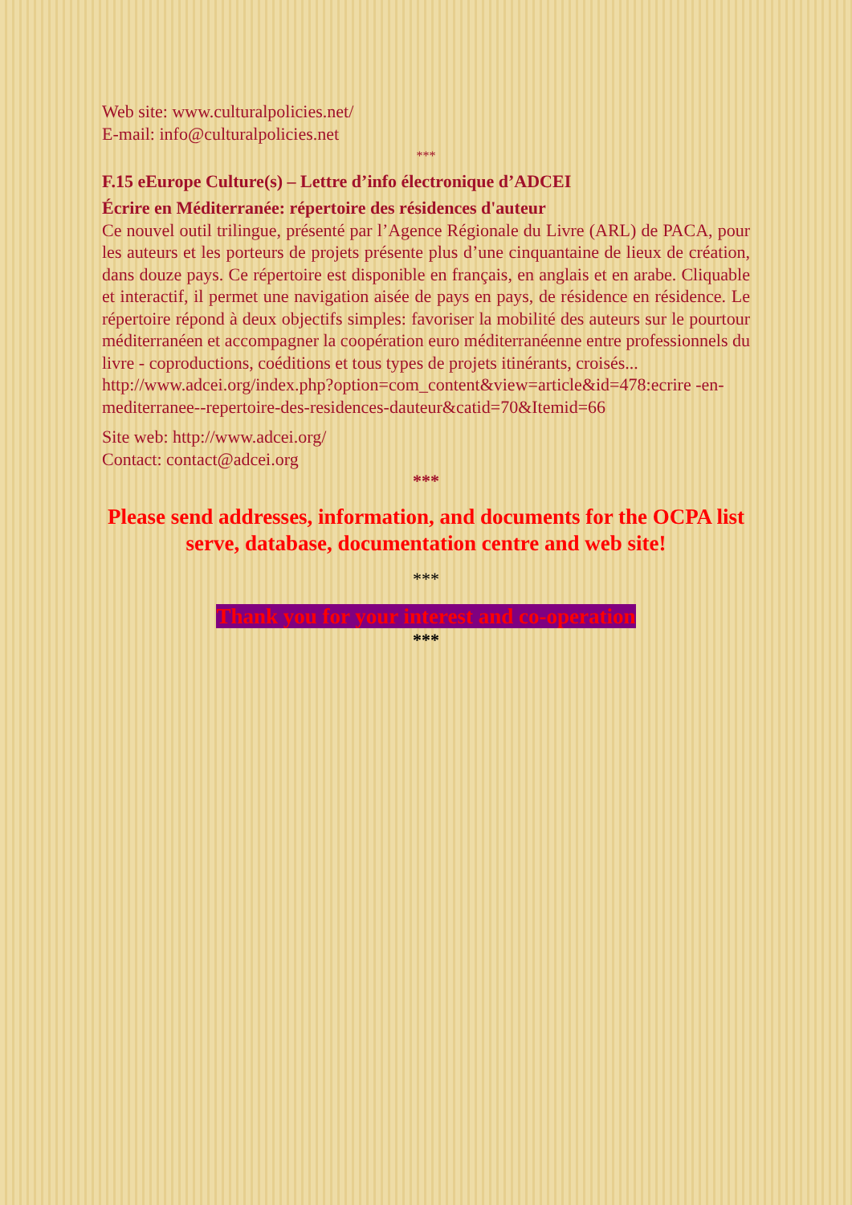Web site: www.culturalpolicies.net/
E-mail: info@culturalpolicies.net
***
F.15 eEurope Culture(s) – Lettre d’info électronique d’ADCEI
Écrire en Méditerranée: répertoire des résidences d'auteur
Ce nouvel outil trilingue, présenté par l’Agence Régionale du Livre (ARL) de PACA, pour les auteurs et les porteurs de projets présente plus d’une cinquantaine de lieux de création, dans douze pays. Ce répertoire est disponible en français, en anglais et en arabe. Cliquable et interactif, il permet une navigation aisée de pays en pays, de résidence en résidence. Le répertoire répond à deux objectifs simples: favoriser la mobilité des auteurs sur le pourtour méditerranéen et accompagner la coopération euro méditerranéenne entre professionnels du livre - coproductions, coéditions et tous types de projets itinérants, croisés...
http://www.adcei.org/index.php?option=com_content&view=article&id=478:ecrire -en-mediterranee--repertoire-des-residences-dauteur&catid=70&Itemid=66
Site web: http://www.adcei.org/
Contact: contact@adcei.org
***
Please send addresses, information, and documents for the OCPA list serve, database, documentation centre and web site!
***
Thank you for your interest and co-operation
***